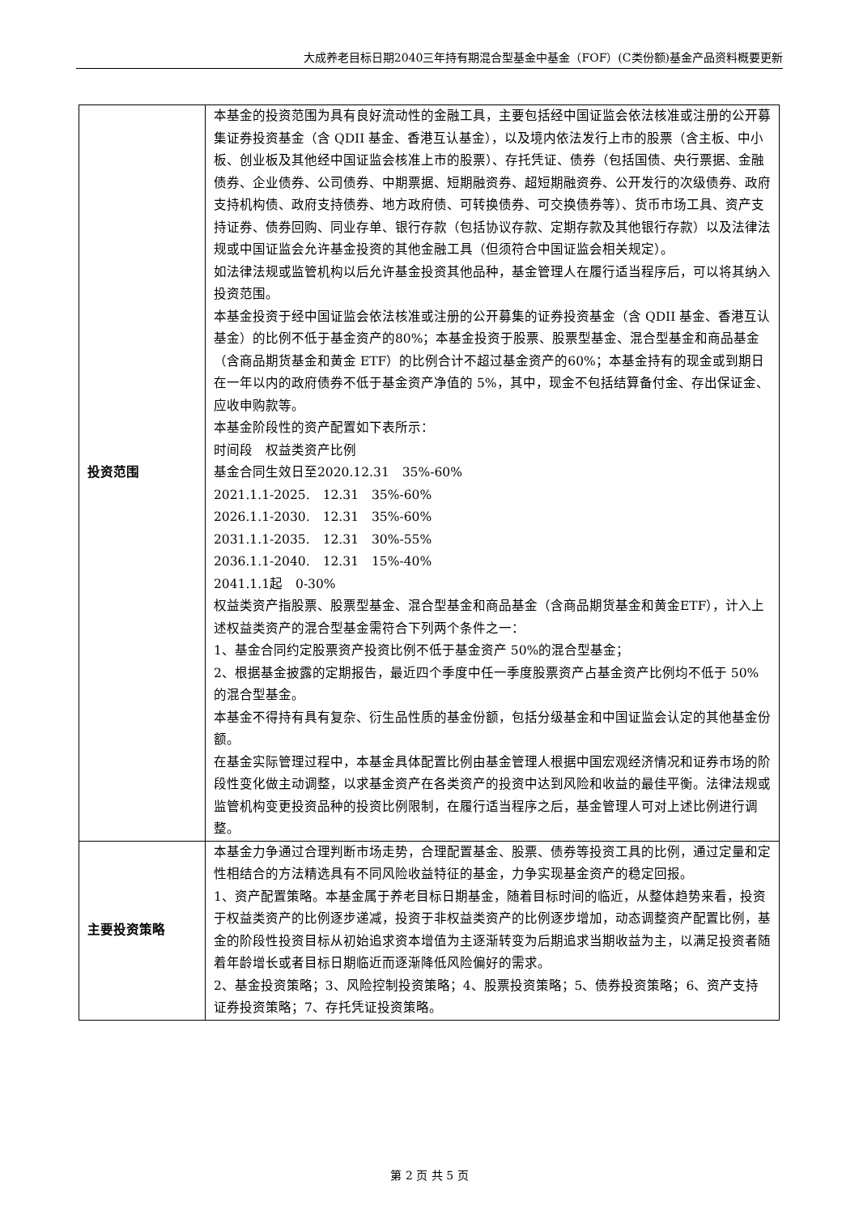大成养老目标日期2040三年持有期混合型基金中基金（FOF）(C类份额)基金产品资料概要更新
| 投资范围 | 本基金的投资范围为具有良好流动性的金融工具，主要包括经中国证监会依法核准或注册的公开募集证券投资基金（含 QDII 基金、香港互认基金），以及境内依法发行上市的股票（含主板、中小板、创业板及其他经中国证监会核准上市的股票）、存托凭证、债券（包括国债、央行票据、金融债券、企业债券、公司债券、中期票据、短期融资券、超短期融资券、公开发行的次级债券、政府支持机构债、政府支持债券、地方政府债、可转换债券、可交换债券等）、货币市场工具、资产支持证券、债券回购、同业存单、银行存款（包括协议存款、定期存款及其他银行存款）以及法律法规或中国证监会允许基金投资的其他金融工具（但须符合中国证监会相关规定）。 如法律法规或监管机构以后允许基金投资其他品种，基金管理人在履行适当程序后，可以将其纳入投资范围。 本基金投资于经中国证监会依法核准或注册的公开募集的证券投资基金（含 QDII 基金、香港互认基金）的比例不低于基金资产的80%；本基金投资于股票、股票型基金、混合型基金和商品基金（含商品期货基金和黄金 ETF）的比例合计不超过基金资产的60%；本基金持有的现金或到期日在一年以内的政府债券不低于基金资产净值的 5%，其中，现金不包括结算备付金、存出保证金、应收申购款等。 本基金阶段性的资产配置如下表所示： 时间段 权益类资产比例 基金合同生效日至2020.12.31 35%-60% 2021.1.1-2025. 12.31 35%-60% 2026.1.1-2030. 12.31 35%-60% 2031.1.1-2035. 12.31 30%-55% 2036.1.1-2040. 12.31 15%-40% 2041.1.1起 0-30% 权益类资产指股票、股票型基金、混合型基金和商品基金（含商品期货基金和黄金ETF），计入上述权益类资产的混合型基金需符合下列两个条件之一： 1、基金合同约定股票资产投资比例不低于基金资产 50%的混合型基金； 2、根据基金披露的定期报告，最近四个季度中任一季度股票资产占基金资产比例均不低于 50%的混合型基金。 本基金不得持有具有复杂、衍生品性质的基金份额，包括分级基金和中国证监会认定的其他基金份额。 在基金实际管理过程中，本基金具体配置比例由基金管理人根据中国宏观经济情况和证券市场的阶段性变化做主动调整，以求基金资产在各类资产的投资中达到风险和收益的最佳平衡。法律法规或监管机构变更投资品种的投资比例限制，在履行适当程序之后，基金管理人可对上述比例进行调整。 |
| 主要投资策略 | 本基金力争通过合理判断市场走势，合理配置基金、股票、债券等投资工具的比例，通过定量和定性相结合的方法精选具有不同风险收益特征的基金，力争实现基金资产的稳定回报。 1、资产配置策略。本基金属于养老目标日期基金，随着目标时间的临近，从整体趋势来看，投资于权益类资产的比例逐步递减，投资于非权益类资产的比例逐步增加，动态调整资产配置比例，基金的阶段性投资目标从初始追求资本增值为主逐渐转变为后期追求当期收益为主，以满足投资者随着年龄增长或者目标日期临近而逐渐降低风险偏好的需求。 2、基金投资策略；3、风险控制投资策略；4、股票投资策略；5、债券投资策略；6、资产支持证券投资策略；7、存托凭证投资策略。 |
第 2 页 共 5 页